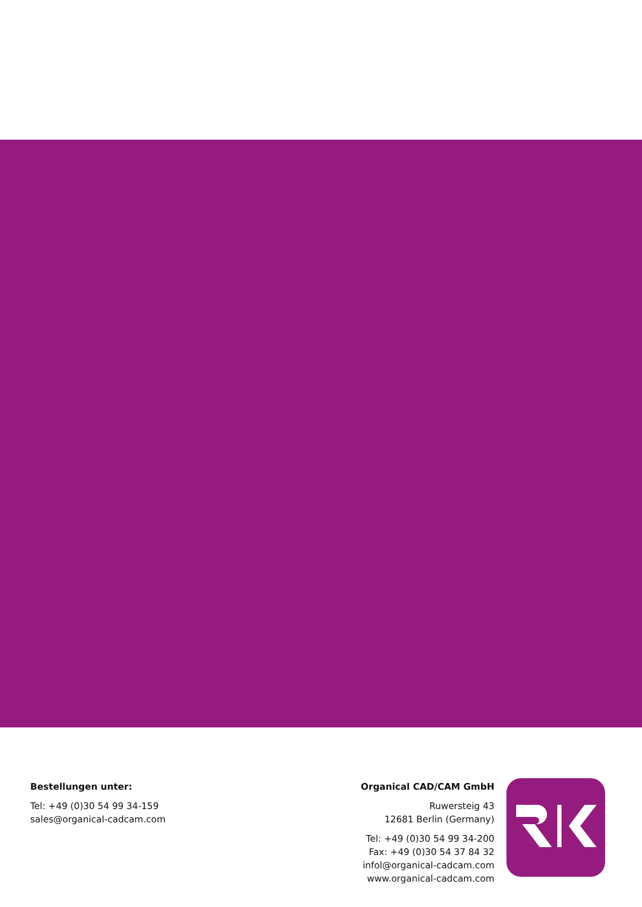Bestellungen unter:
Tel: +49 (0)30 54 99 34-159
sales@organical-cadcam.com
Organical CAD/CAM GmbH
Ruwersteig 43
12681 Berlin (Germany)
Tel: +49 (0)30 54 99 34-200
Fax: +49 (0)30 54 37 84 32
infol@organical-cadcam.com
www.organical-cadcam.com